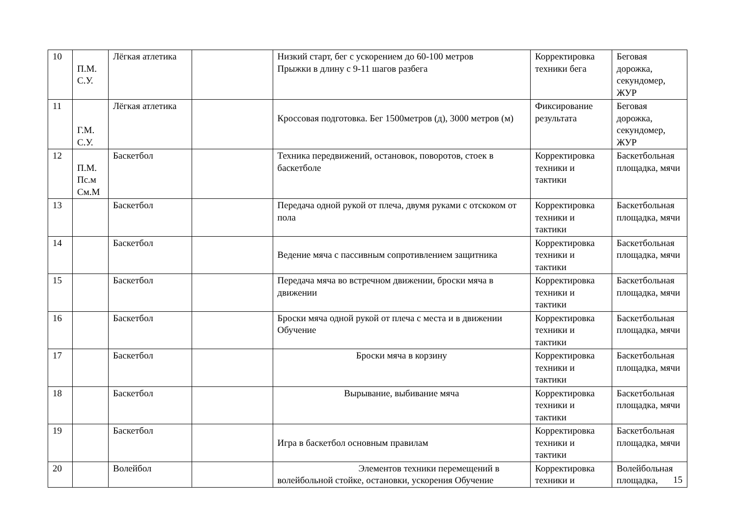| 10 | П.М. С.У. | Лёгкая атлетика | | Низкий старт, бег с ускорением до 60-100 метров Прыжки в длину с 9-11 шагов разбега | Корректировка техники бега | Беговая дорожка, секундомер, ЖУР |
| 11 | Г.М. С.У. | Лёгкая атлетика | | Кроссовая подготовка. Бег 1500метров (д), 3000 метров (м) | Фиксирование результата | Беговая дорожка, секундомер, ЖУР |
| 12 | П.М. Пс.м См.М | Баскетбол | | Техника передвижений, остановок, поворотов, стоек в баскетболе | Корректировка техники и тактики | Баскетбольная площадка, мячи |
| 13 | | Баскетбол | | Передача одной рукой от плеча, двумя руками с отскоком от пола | Корректировка техники и тактики | Баскетбольная площадка, мячи |
| 14 | | Баскетбол | | Ведение мяча с пассивным сопротивлением защитника | Корректировка техники и тактики | Баскетбольная площадка, мячи |
| 15 | | Баскетбол | | Передача мяча во встречном движении, броски мяча в движении | Корректировка техники и тактики | Баскетбольная площадка, мячи |
| 16 | | Баскетбол | | Броски мяча одной рукой от плеча с места и в движении Обучение | Корректировка техники и тактики | Баскетбольная площадка, мячи |
| 17 | | Баскетбол | | Броски мяча в корзину | Корректировка техники и тактики | Баскетбольная площадка, мячи |
| 18 | | Баскетбол | | Вырывание, выбивание мяча | Корректировка техники и тактики | Баскетбольная площадка, мячи |
| 19 | | Баскетбол | | Игра в баскетбол основным правилам | Корректировка техники и тактики | Баскетбольная площадка, мячи |
| 20 | | Волейбол | | Элементов техники перемещений в волейбольной стойке, остановки, ускорения Обучение | Корректировка техники и | Волейбольная площадка, |
15